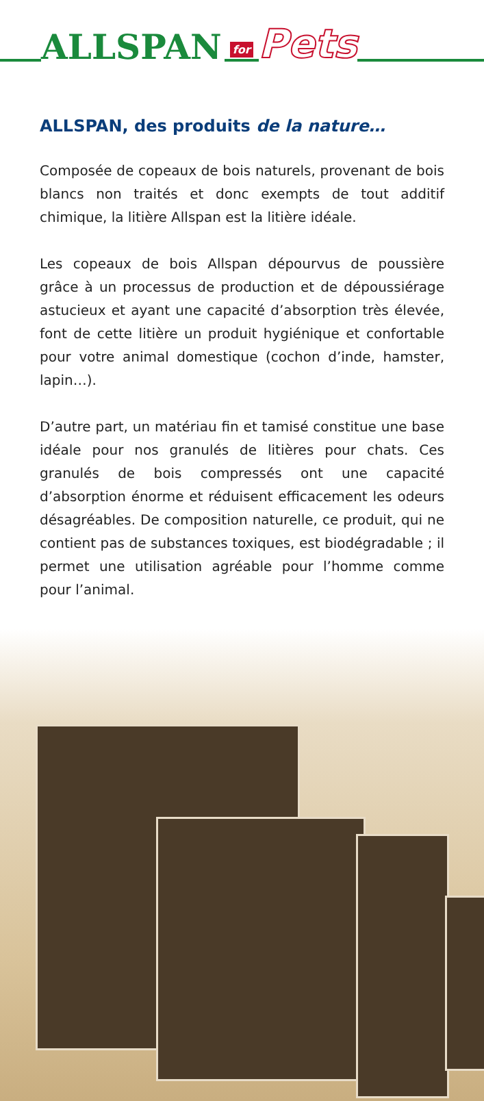ALLSPAN for Pets
ALLSPAN, des produits de la nature…
Composée de copeaux de bois naturels, provenant de bois blancs non traités et donc exempts de tout additif chimique, la litière Allspan est la litière idéale.
Les copeaux de bois Allspan dépourvus de poussière grâce à un processus de production et de dépoussiérage astucieux et ayant une capacité d’absorption très élevée, font de cette litière un produit hygiénique et confortable pour votre animal domestique (cochon d’inde, hamster, lapin…).
D’autre part, un matériau fin et tamisé constitue une base idéale pour nos granulés de litières pour chats. Ces granulés de bois compressés ont une capacité d’absorption énorme et réduisent efficacement les odeurs désagréables. De composition naturelle, ce produit, qui ne contient pas de substances toxiques, est biodégradable ; il permet une utilisation agréable pour l’homme comme pour l’animal.